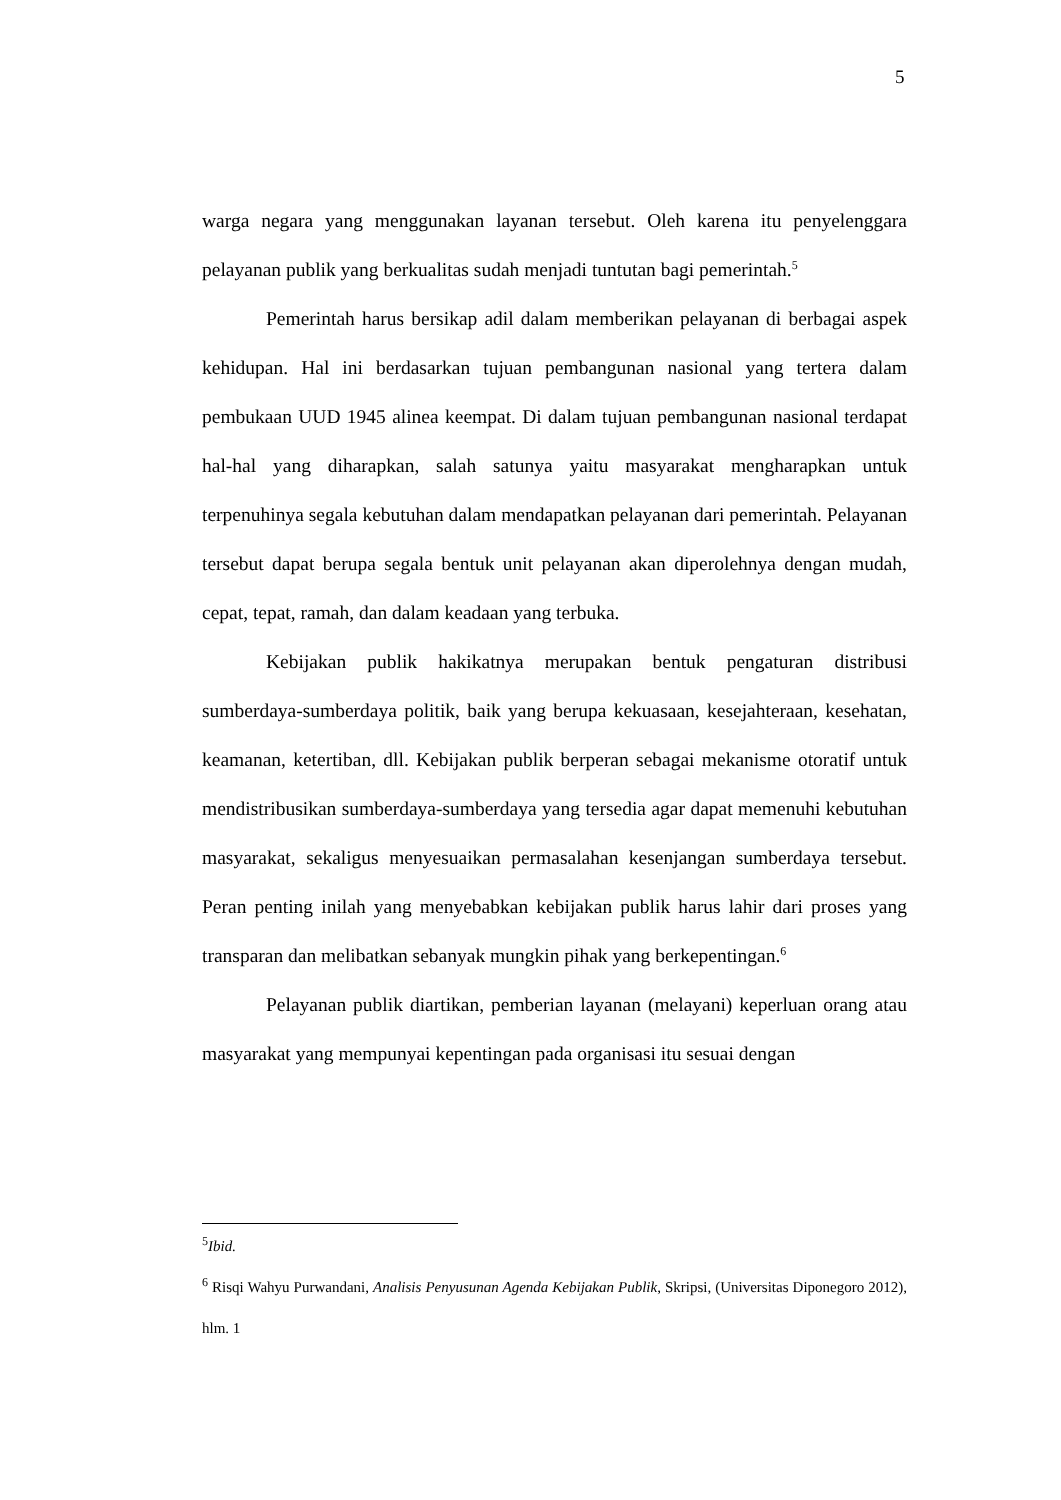5
warga negara yang menggunakan layanan tersebut. Oleh karena itu penyelenggara pelayanan publik yang berkualitas sudah menjadi tuntutan bagi pemerintah.<sup>5</sup>
Pemerintah harus bersikap adil dalam memberikan pelayanan di berbagai aspek kehidupan. Hal ini berdasarkan tujuan pembangunan nasional yang tertera dalam pembukaan UUD 1945 alinea keempat. Di dalam tujuan pembangunan nasional terdapat hal-hal yang diharapkan, salah satunya yaitu masyarakat mengharapkan untuk terpenuhinya segala kebutuhan dalam mendapatkan pelayanan dari pemerintah. Pelayanan tersebut dapat berupa segala bentuk unit pelayanan akan diperolehnya dengan mudah, cepat, tepat, ramah, dan dalam keadaan yang terbuka.
Kebijakan publik hakikatnya merupakan bentuk pengaturan distribusi sumberdaya-sumberdaya politik, baik yang berupa kekuasaan, kesejahteraan, kesehatan, keamanan, ketertiban, dll. Kebijakan publik berperan sebagai mekanisme otoratif untuk mendistribusikan sumberdaya-sumberdaya yang tersedia agar dapat memenuhi kebutuhan masyarakat, sekaligus menyesuaikan permasalahan kesenjangan sumberdaya tersebut. Peran penting inilah yang menyebabkan kebijakan publik harus lahir dari proses yang transparan dan melibatkan sebanyak mungkin pihak yang berkepentingan.<sup>6</sup>
Pelayanan publik diartikan, pemberian layanan (melayani) keperluan orang atau masyarakat yang mempunyai kepentingan pada organisasi itu sesuai dengan
<sup>5</sup> Ibid.
<sup>6</sup> Risqi Wahyu Purwandani, Analisis Penyusunan Agenda Kebijakan Publik, Skripsi, (Universitas Diponegoro 2012), hlm. 1